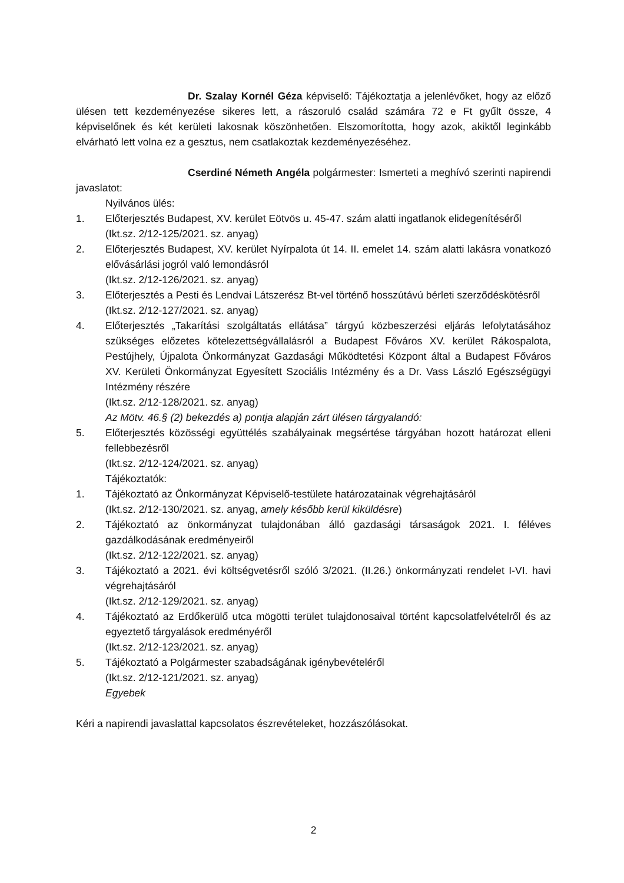Dr. Szalay Kornél Géza képviselő: Tájékoztatja a jelenlévőket, hogy az előző ülésen tett kezdeményezése sikeres lett, a rászoruló család számára 72 e Ft gyűlt össze, 4 képviselőnek és két kerületi lakosnak köszönhetően. Elszomorította, hogy azok, akiktől leginkább elvárható lett volna ez a gesztus, nem csatlakoztak kezdeményezéséhez.
Cserdiné Németh Angéla polgármester: Ismerteti a meghívó szerinti napirendi javaslatot:
Nyilvános ülés:
1. Előterjesztés Budapest, XV. kerület Eötvös u. 45-47. szám alatti ingatlanok elidegenítéséről
(Ikt.sz. 2/12-125/2021. sz. anyag)
2. Előterjesztés Budapest, XV. kerület Nyírpalota út 14. II. emelet 14. szám alatti lakásra vonatkozó elővásárlási jogról való lemondásról
(Ikt.sz. 2/12-126/2021. sz. anyag)
3. Előterjesztés a Pesti és Lendvai Látszerész Bt-vel történő hosszútávú bérleti szerződéskötésről
(Ikt.sz. 2/12-127/2021. sz. anyag)
4. Előterjesztés „Takarítási szolgáltatás ellátása” tárgyú közbeszerzési eljárás lefolytatásához szükséges előzetes kötelezettségvállalásról a Budapest Főváros XV. kerület Rákospalota, Pestújhely, Újpalota Önkormányzat Gazdasági Működtetési Központ által a Budapest Főváros XV. Kerületi Önkormányzat Egyesített Szociális Intézmény és a Dr. Vass László Egészségügyi Intézmény részére
(Ikt.sz. 2/12-128/2021. sz. anyag)
Az Mötv. 46.§ (2) bekezdés a) pontja alapján zárt ülésen tárgyalandó:
5. Előterjesztés közösségi együttélés szabályainak megsértése tárgyában hozott határozat elleni fellebbezésről
(Ikt.sz. 2/12-124/2021. sz. anyag)
Tájékoztatók:
1. Tájékoztató az Önkormányzat Képviselő-testülete határozatainak végrehajtásáról
(Ikt.sz. 2/12-130/2021. sz. anyag, amely később kerül kiküldésre)
2. Tájékoztató az önkormányzat tulajdonában álló gazdasági társaságok 2021. I. féléves gazdálkodásának eredményeiről
(Ikt.sz. 2/12-122/2021. sz. anyag)
3. Tájékoztató a 2021. évi költségvetésről szóló 3/2021. (II.26.) önkormányzati rendelet I-VI. havi végrehajtásáról
(Ikt.sz. 2/12-129/2021. sz. anyag)
4. Tájékoztató az Erdőkerülő utca mögötti terület tulajdonosaival történt kapcsolatfelvételről és az egyeztető tárgyalások eredményéről
(Ikt.sz. 2/12-123/2021. sz. anyag)
5. Tájékoztató a Polgármester szabadságának igénybevételéről
(Ikt.sz. 2/12-121/2021. sz. anyag)
Egyebek
Kéri a napirendi javaslattal kapcsolatos észrevételeket, hozzászólásokat.
2